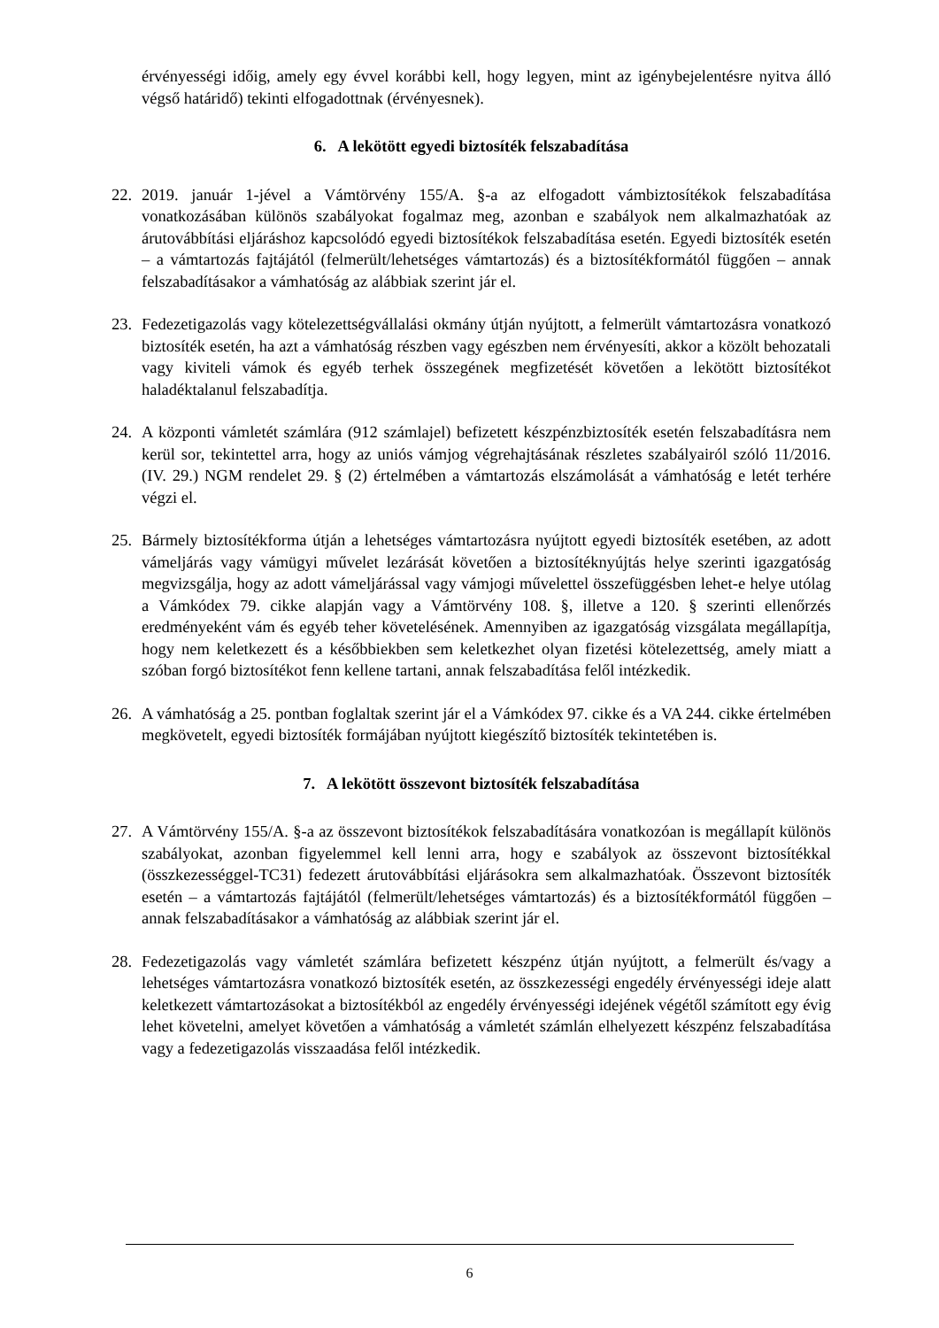érvényességi időig, amely egy évvel korábbi kell, hogy legyen, mint az igénybejelentésre nyitva álló végső határidő) tekinti elfogadottnak (érvényesnek).
6. A lekötött egyedi biztosíték felszabadítása
22. 2019. január 1-jével a Vámtörvény 155/A. §-a az elfogadott vámbiztosítékok felszabadítása vonatkozásában különös szabályokat fogalmaz meg, azonban e szabályok nem alkalmazhatóak az árutovábbítási eljáráshoz kapcsolódó egyedi biztosítékok felszabadítása esetén. Egyedi biztosíték esetén – a vámtartozás fajtájától (felmerült/lehetséges vámtartozás) és a biztosítékformától függően – annak felszabadításakor a vámhatóság az alábbiak szerint jár el.
23. Fedezetigazolás vagy kötelezettségvállalási okmány útján nyújtott, a felmerült vámtartozásra vonatkozó biztosíték esetén, ha azt a vámhatóság részben vagy egészben nem érvényesíti, akkor a közölt behozatali vagy kiviteli vámok és egyéb terhek összegének megfizetését követően a lekötött biztosítékot haladéktalanul felszabadítja.
24. A központi vámletét számlára (912 számlajel) befizetett készpénzbiztosíték esetén felszabadításra nem kerül sor, tekintettel arra, hogy az uniós vámjog végrehajtásának részletes szabályairól szóló 11/2016. (IV. 29.) NGM rendelet 29. § (2) értelmében a vámtartozás elszámolását a vámhatóság e letét terhére végzi el.
25. Bármely biztosítékforma útján a lehetséges vámtartozásra nyújtott egyedi biztosíték esetében, az adott vámeljárás vagy vámügyi művelet lezárását követően a biztosítéknyújtás helye szerinti igazgatóság megvizsgálja, hogy az adott vámeljárással vagy vámjogi művelettel összefüggésben lehet-e helye utólag a Vámkódex 79. cikke alapján vagy a Vámtörvény 108. §, illetve a 120. § szerinti ellenőrzés eredményeként vám és egyéb teher követelésének. Amennyiben az igazgatóság vizsgálata megállapítja, hogy nem keletkezett és a későbbiekben sem keletkezhet olyan fizetési kötelezettség, amely miatt a szóban forgó biztosítékot fenn kellene tartani, annak felszabadítása felől intézkedik.
26. A vámhatóság a 25. pontban foglaltak szerint jár el a Vámkódex 97. cikke és a VA 244. cikke értelmében megkövetelt, egyedi biztosíték formájában nyújtott kiegészítő biztosíték tekintetében is.
7. A lekötött összevont biztosíték felszabadítása
27. A Vámtörvény 155/A. §-a az összevont biztosítékok felszabadítására vonatkozóan is megállapít különös szabályokat, azonban figyelemmel kell lenni arra, hogy e szabályok az összevont biztosítékkal (összkezességgel-TC31) fedezett árutovábbítási eljárásokra sem alkalmazhatóak. Összevont biztosíték esetén – a vámtartozás fajtájától (felmerült/lehetséges vámtartozás) és a biztosítékformától függően – annak felszabadításakor a vámhatóság az alábbiak szerint jár el.
28. Fedezetigazolás vagy vámletét számlára befizetett készpénz útján nyújtott, a felmerült és/vagy a lehetséges vámtartozásra vonatkozó biztosíték esetén, az összkezességi engedély érvényességi ideje alatt keletkezett vámtartozásokat a biztosítékból az engedély érvényességi idejének végétől számított egy évig lehet követelni, amelyet követően a vámhatóság a vámletét számlán elhelyezett készpénz felszabadítása vagy a fedezetigazolás visszaadása felől intézkedik.
6